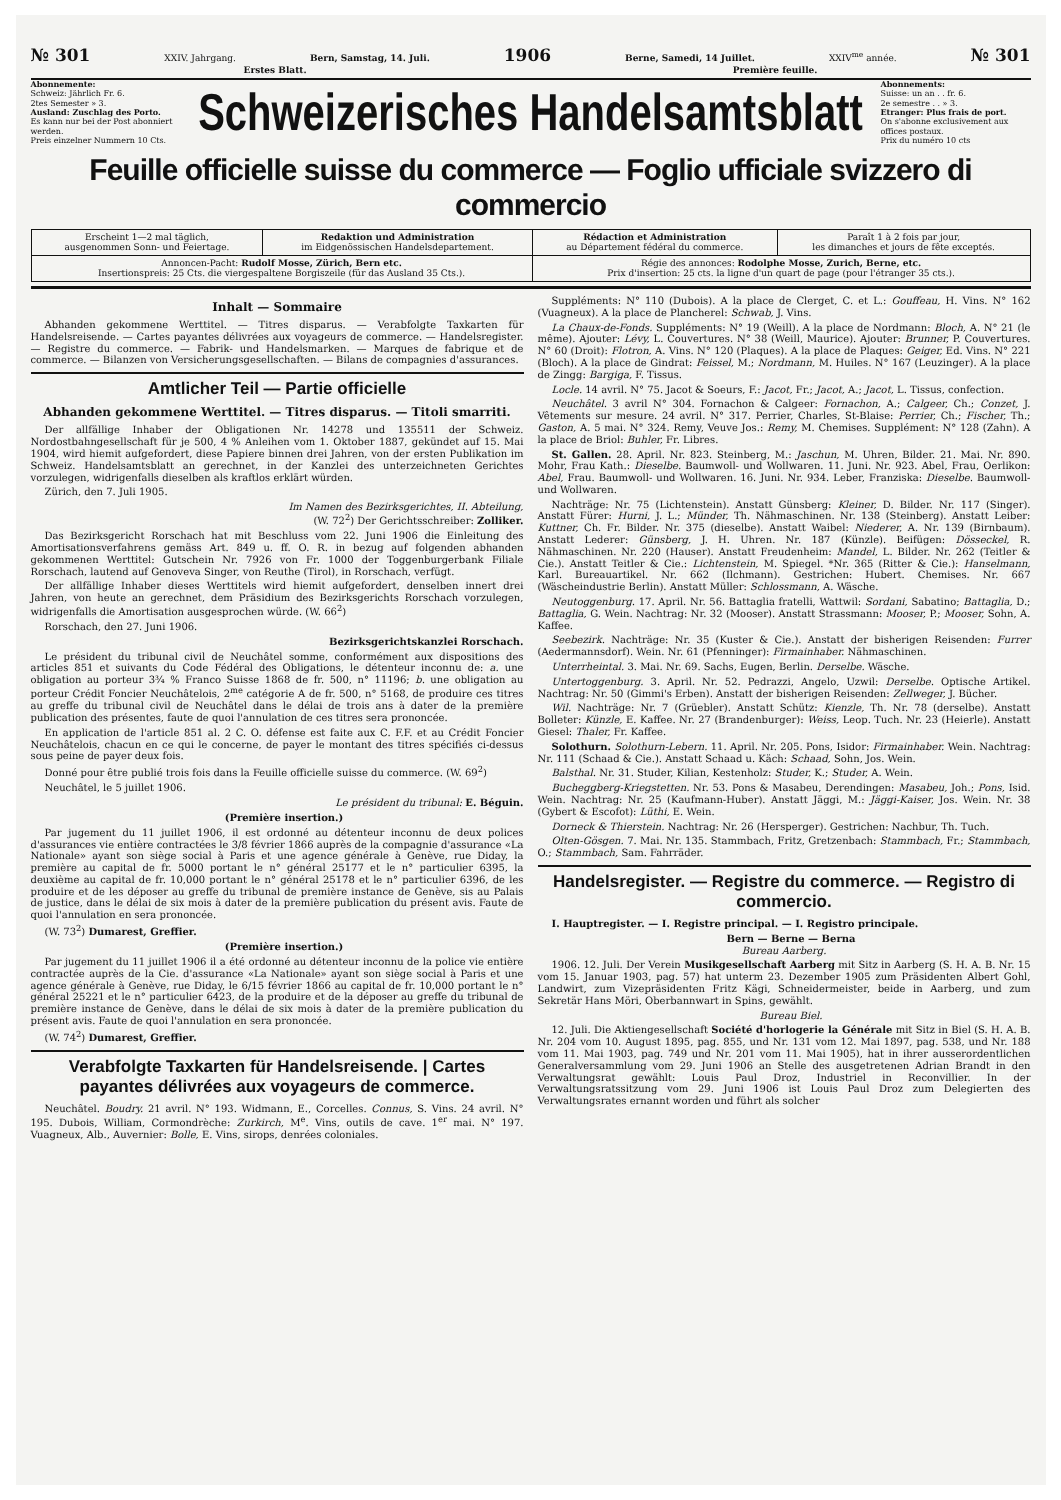№ 301 XXIV. Jahrgang. Bern, Samstag, 14. Juli. 1906 Berne, Samedi, 14 Juillet. XXIV<sup>me</sup> année. № 301
Erstes Blatt. Première feuille.
Abonnemente:
Schweiz: Jährlich Fr. 6.
2tes Semester » 3.
Ausland: Zuschlag des Porto.
Es kann nur bei der Post abonniert werden.
Preis einzelner Nummern 10 Cts.
Schweizerisches Handelsamtsblatt
Abonnements:
Suisse: un an . . fr. 6.
2e semestre . . » 3.
Etranger: Plus frais de port.
On s'abonne exclusivement aux offices postaux.
Prix du numéro 10 cts
Feuille officielle suisse du commerce — Foglio ufficiale svizzero di commercio
| Erscheint 1—2 mal täglich, ausgenommen Sonn- und Feiertage. | Redaktion und Administration im Eidgenössischen Handelsdepartement. | Rédaction et Administration au Département fédéral du commerce. | Paraît 1 à 2 fois par jour, les dimanches et jours de fête exceptés. |
| Annoncen-Pacht: Rudolf Mosse, Zürich, Bern etc. Insertionspreis: 25 Cts. die viergespaltene Borgiszeile (für das Ausland 35 Cts.). | | Régie des annonces: Rodolphe Mosse, Zurich, Berne, etc. Prix d'insertion: 25 cts. la ligne d'un quart de page (pour l'étranger 35 cts.). | |
Inhalt — Sommaire
Abhanden gekommene Werttitel. — Titres disparus. — Verabfolgte Taxkarten für Handelsreisende. — Cartes payantes délivrées aux voyageurs de commerce. — Handelsregister. — Registre du commerce. — Fabrik- und Handelsmarken. — Marques de fabrique et de commerce. — Bilanzen von Versicherungsgesellschaften. — Bilans de compagnies d'assurances.
Amtlicher Teil — Partie officielle
Abhanden gekommene Werttitel. — Titres disparus. — Titoli smarriti.
Der allfällige Inhaber der Obligationen Nr. 14278 und 135511 der Schweiz. Nordostbahngesellschaft für je 500, 4 % Anleihen vom 1. Oktober 1887, gekündet auf 15. Mai 1904, wird hiemit aufgefordert, diese Papiere binnen drei Jahren, von der ersten Publikation im Schweiz. Handelsamtsblatt an gerechnet, in der Kanzlei des unterzeichneten Gerichtes vorzulegen, widrigenfalls dieselben als kraftlos erklärt würden.
Zürich, den 7. Juli 1905.
Im Namen des Bezirksgerichtes, II. Abteilung,
(W. 72<sup>2</sup>) Der Gerichtsschreiber: Zolliker.
Das Bezirksgericht Rorschach hat mit Beschluss vom 22. Juni 1906 die Einleitung des Amortisationsverfahrens gemäss Art. 849 u. ff. O. R. in bezug auf folgenden abhanden gekommenen Werttitel: Gutschein Nr. 7926 von Fr. 1000 der Toggenburgerbank Filiale Rorschach, lautend auf Genoveva Singer, von Reuthe (Tirol), in Rorschach, verfügt.
Der allfällige Inhaber dieses Werttitels wird hiemit aufgefordert, denselben innert drei Jahren, von heute an gerechnet, dem Präsidium des Bezirksgerichts Rorschach vorzulegen, widrigenfalls die Amortisation ausgesprochen würde. (W. 66<sup>2</sup>)
Rorschach, den 27. Juni 1906.
Bezirksgerichtskanzlei Rorschach.
Le président du tribunal civil de Neuchâtel somme, conformément aux dispositions des articles 851 et suivants du Code Fédéral des Obligations, le détenteur inconnu de: a. une obligation au porteur 3¾ % Franco Suisse 1868 de fr. 500, n° 11196; b. une obligation au porteur Crédit Foncier Neuchâtelois, 2<sup>me</sup> catégorie A de fr. 500, n° 5168, de produire ces titres au greffe du tribunal civil de Neuchâtel dans le délai de trois ans à dater de la première publication des présentes, faute de quoi l'annulation de ces titres sera prononcée.
En application de l'article 851 al. 2 C. O. défense est faite aux C. F.F. et au Crédit Foncier Neuchâtelois, chacun en ce qui le concerne, de payer le montant des titres spécifiés ci-dessus sous peine de payer deux fois.
Donné pour être publié trois fois dans la Feuille officielle suisse du commerce. (W. 69<sup>2</sup>)
Neuchâtel, le 5 juillet 1906.
Le président du tribunal: E. Béguin.
(Première insertion.)
Par jugement du 11 juillet 1906, il est ordonné au détenteur inconnu de deux polices d'assurances vie entière contractées le 3/8 février 1866 auprès de la compagnie d'assurance «La Nationale» ayant son siège social à Paris et une agence générale à Genève, rue Diday, la première au capital de fr. 5000 portant le n° général 25177 et le n° particulier 6395, la deuxième au capital de fr. 10,000 portant le n° général 25178 et le n° particulier 6396, de les produire et de les déposer au greffe du tribunal de première instance de Genève, sis au Palais de justice, dans le délai de six mois à dater de la première publication du présent avis. Faute de quoi l'annulation en sera prononcée.
(W. 73<sup>2</sup>) Dumarest, Greffier.
(Première insertion.)
Par jugement du 11 juillet 1906 il a été ordonné au détenteur inconnu de la police vie entière contractée auprès de la Cie. d'assurance «La Nationale» ayant son siège social à Paris et une agence générale à Genève, rue Diday, le 6/15 février 1866 au capital de fr. 10,000 portant le n° général 25221 et le n° particulier 6423, de la produire et de la déposer au greffe du tribunal de première instance de Genève, dans le délai de six mois à dater de la première publication du présent avis. Faute de quoi l'annulation en sera prononcée.
(W. 74<sup>2</sup>) Dumarest, Greffier.
Verabfolgte Taxkarten für Handelsreisende. | Cartes payantes délivrées aux voyageurs de commerce.
Neuchâtel. Boudry. 21 avril. N° 193. Widmann, E., Corcelles. Connus, S. Vins. 24 avril. N° 195. Dubois, William, Cormondrèche: Zurkirch, M<sup>e</sup>. Vins, outils de cave. 1<sup>er</sup> mai. N° 197. Vuagneux, Alb., Auvernier: Bolle, E. Vins, sirops, denrées coloniales.
Suppléments: N° 110 (Dubois). A la place de Clerget, C. et L.: Gouffeau, H. Vins. N° 162 (Vuagneux). A la place de Plancherel: Schwab, J. Vins.
La Chaux-de-Fonds. Suppléments: N° 19 (Weill). A la place de Nordmann: Bloch, A. N° 21 (le même). Ajouter: Lévy, L. Couvertures. N° 38 (Weill, Maurice). Ajouter: Brunner, P. Couvertures. N° 60 (Droit): Flotron, A. Vins. N° 120 (Plaques). A la place de Plaques: Geiger, Ed. Vins. N° 221 (Bloch). A la place de Gindrat: Feissel, M.; Nordmann, M. Huiles. N° 167 (Leuzinger). A la place de Zingg: Bargiga, F. Tissus.
Locle. 14 avril. N° 75. Jacot & Soeurs, F.: Jacot, Fr.; Jacot, A.; Jacot, L. Tissus, confection.
Neuchâtel. 3 avril N° 304. Fornachon & Calgeer: Fornachon, A.; Calgeer, Ch.; Conzet, J. Vêtements sur mesure. 24 avril. N° 317. Perrier, Charles, St-Blaise: Perrier, Ch.; Fischer, Th.; Gaston, A. 5 mai. N° 324. Remy, Veuve Jos.: Remy, M. Chemises. Supplément: N° 128 (Zahn). A la place de Briol: Buhler, Fr. Libres.
St. Gallen. 28. April. Nr. 823. Steinberg, M.: Jaschun, M. Uhren, Bilder. 21. Mai. Nr. 890. Mohr, Frau Kath.: Dieselbe. Baumwoll- und Wollwaren. 11. Juni. Nr. 923. Abel, Frau, Oerlikon: Abel, Frau. Baumwoll- und Wollwaren. 16. Juni. Nr. 934. Leber, Franziska: Dieselbe. Baumwoll- und Wollwaren.
Nachträge: Nr. 75 (Lichtenstein). Anstatt Günsberg: Kleiner, D. Bilder. Nr. 117 (Singer). Anstatt Fürer: Hurni, J. L.; Münder, Th. Nähmaschinen. Nr. 138 (Steinberg). Anstatt Leiber: Kuttner, Ch. Fr. Bilder. Nr. 375 (dieselbe). Anstatt Waibel: Niederer, A. Nr. 139 (Birnbaum). Anstatt Lederer: Günsberg, J. H. Uhren. Nr. 187 (Künzle). Beifügen: Dösseckel, R. Nähmaschinen. Nr. 220 (Hauser). Anstatt Freudenheim: Mandel, L. Bilder. Nr. 262 (Teitler & Cie.). Anstatt Teitler & Cie.: Lichtenstein, M. Spiegel. *Nr. 365 (Ritter & Cie.): Hanselmann, Karl. Bureauartikel. Nr. 662 (Ilchmann). Gestrichen: Hubert. Chemises. Nr. 667 (Wäscheindustrie Berlin). Anstatt Müller: Schlossmann, A. Wäsche.
Neutoggenburg. 17. April. Nr. 56. Battaglia fratelli, Wattwil: Sordani, Sabatino; Battaglia, D.; Battaglia, G. Wein. Nachtrag: Nr. 32 (Mooser). Anstatt Strassmann: Mooser, P.; Mooser, Sohn, A. Kaffee.
Seebezirk. Nachträge: Nr. 35 (Kuster & Cie.). Anstatt der bisherigen Reisenden: Furrer (Aedermannsdorf). Wein. Nr. 61 (Pfenninger): Firmainhaber. Nähmaschinen.
Unterrheintal. 3. Mai. Nr. 69. Sachs, Eugen, Berlin. Derselbe. Wäsche.
Untertoggenburg. 3. April. Nr. 52. Pedrazzi, Angelo, Uzwil: Derselbe. Optische Artikel. Nachtrag: Nr. 50 (Gimmi's Erben). Anstatt der bisherigen Reisenden: Zellweger, J. Bücher.
Wil. Nachträge: Nr. 7 (Grüebler). Anstatt Schütz: Kienzle, Th. Nr. 78 (derselbe). Anstatt Bolleter: Künzle, E. Kaffee. Nr. 27 (Brandenburger): Weiss, Leop. Tuch. Nr. 23 (Heierle). Anstatt Giesel: Thaler, Fr. Kaffee.
Solothurn. Solothurn-Lebern. 11. April. Nr. 205. Pons, Isidor: Firmainhaber. Wein. Nachtrag: Nr. 111 (Schaad & Cie.). Anstatt Schaad u. Käch: Schaad, Sohn, Jos. Wein.
Balsthal. Nr. 31. Studer, Kilian, Kestenholz: Studer, K.; Studer, A. Wein.
Bucheggberg-Kriegstetten. Nr. 53. Pons & Masabeu, Derendingen: Masabeu, Joh.; Pons, Isid. Wein. Nachtrag: Nr. 25 (Kaufmann-Huber). Anstatt Jäggi, M.: Jäggi-Kaiser, Jos. Wein. Nr. 38 (Gybert & Escofot): Lüthi, E. Wein.
Dorneck & Thierstein. Nachtrag: Nr. 26 (Hersperger). Gestrichen: Nachbur, Th. Tuch.
Olten-Gösgen. 7. Mai. Nr. 135. Stammbach, Fritz, Gretzenbach: Stammbach, Fr.; Stammbach, O.; Stammbach, Sam. Fahrräder.
Handelsregister. — Registre du commerce. — Registro di commercio.
I. Hauptregister. — I. Registre principal. — I. Registro principale.
Bern — Berne — Berna
Bureau Aarberg.
1906. 12. Juli. Der Verein Musikgesellschaft Aarberg mit Sitz in Aarberg (S. H. A. B. Nr. 15 vom 15. Januar 1903, pag. 57) hat unterm 23. Dezember 1905 zum Präsidenten Albert Gohl, Landwirt, zum Vizepräsidenten Fritz Kägi, Schneidermeister, beide in Aarberg, und zum Sekretär Hans Möri, Oberbannwart in Spins, gewählt.
Bureau Biel.
12. Juli. Die Aktiengesellschaft Société d'horlogerie la Générale mit Sitz in Biel (S. H. A. B. Nr. 204 vom 10. August 1895, pag. 855, und Nr. 131 vom 12. Mai 1897, pag. 538, und Nr. 188 vom 11. Mai 1903, pag. 749 und Nr. 201 vom 11. Mai 1905), hat in ihrer ausserordentlichen Generalversammlung vom 29. Juni 1906 an Stelle des ausgetretenen Adrian Brandt in den Verwaltungsrat gewählt: Louis Paul Droz, Industriel in Reconvillier. In der Verwaltungsratssitzung vom 29. Juni 1906 ist Louis Paul Droz zum Delegierten des Verwaltungsrates ernannt worden und führt als solcher